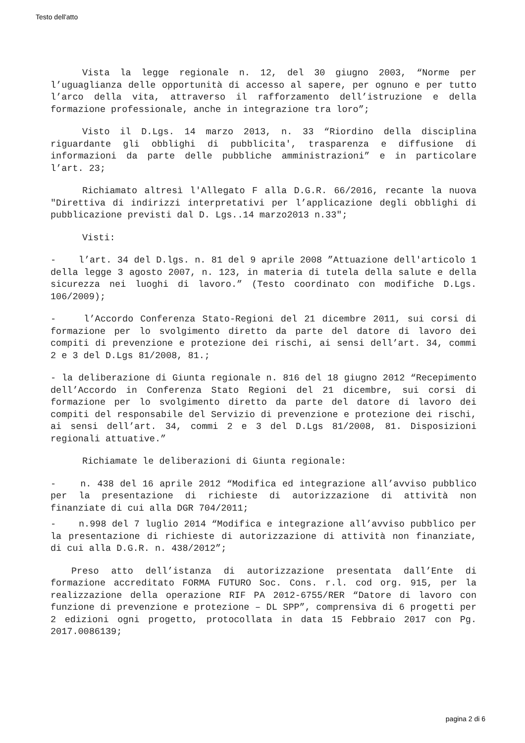Testo dell'atto
Vista la legge regionale n. 12, del 30 giugno 2003, “Norme per l’uguaglianza delle opportunità di accesso al sapere, per ognuno e per tutto l’arco della vita, attraverso il rafforzamento dell’istruzione e della formazione professionale, anche in integrazione tra loro”;
Visto il D.Lgs. 14 marzo 2013, n. 33 “Riordino della disciplina riguardante gli obblighi di pubblicita', trasparenza e diffusione di informazioni da parte delle pubbliche amministrazioni” e in particolare l’art. 23;
Richiamato altresì l'Allegato F alla D.G.R. 66/2016, recante la nuova "Direttiva di indirizzi interpretativi per l’applicazione degli obblighi di pubblicazione previsti dal D. Lgs..14 marzo2013 n.33";
Visti:
- l’art. 34 del D.lgs. n. 81 del 9 aprile 2008 ”Attuazione dell'articolo 1 della legge 3 agosto 2007, n. 123, in materia di tutela della salute e della sicurezza nei luoghi di lavoro.” (Testo coordinato con modifiche D.Lgs. 106/2009);
- l’Accordo Conferenza Stato-Regioni del 21 dicembre 2011, sui corsi di formazione per lo svolgimento diretto da parte del datore di lavoro dei compiti di prevenzione e protezione dei rischi, ai sensi dell’art. 34, commi 2 e 3 del D.Lgs 81/2008, 81.;
- la deliberazione di Giunta regionale n. 816 del 18 giugno 2012 “Recepimento dell’Accordo in Conferenza Stato Regioni del 21 dicembre, sui corsi di formazione per lo svolgimento diretto da parte del datore di lavoro dei compiti del responsabile del Servizio di prevenzione e protezione dei rischi, ai sensi dell’art. 34, commi 2 e 3 del D.Lgs 81/2008, 81. Disposizioni regionali attuative.”
Richiamate le deliberazioni di Giunta regionale:
- n. 438 del 16 aprile 2012 “Modifica ed integrazione all’avviso pubblico per la presentazione di richieste di autorizzazione di attività non finanziate di cui alla DGR 704/2011;
- n.998 del 7 luglio 2014 “Modifica e integrazione all’avviso pubblico per la presentazione di richieste di autorizzazione di attività non finanziate, di cui alla D.G.R. n. 438/2012”;
Preso atto dell’istanza di autorizzazione presentata dall’Ente di formazione accreditato FORMA FUTURO Soc. Cons. r.l. cod org. 915, per la realizzazione della operazione RIF PA 2012-6755/RER “Datore di lavoro con funzione di prevenzione e protezione – DL SPP”, comprensiva di 6 progetti per 2 edizioni ogni progetto, protocollata in data 15 Febbraio 2017 con Pg. 2017.0086139;
pagina 2 di 6